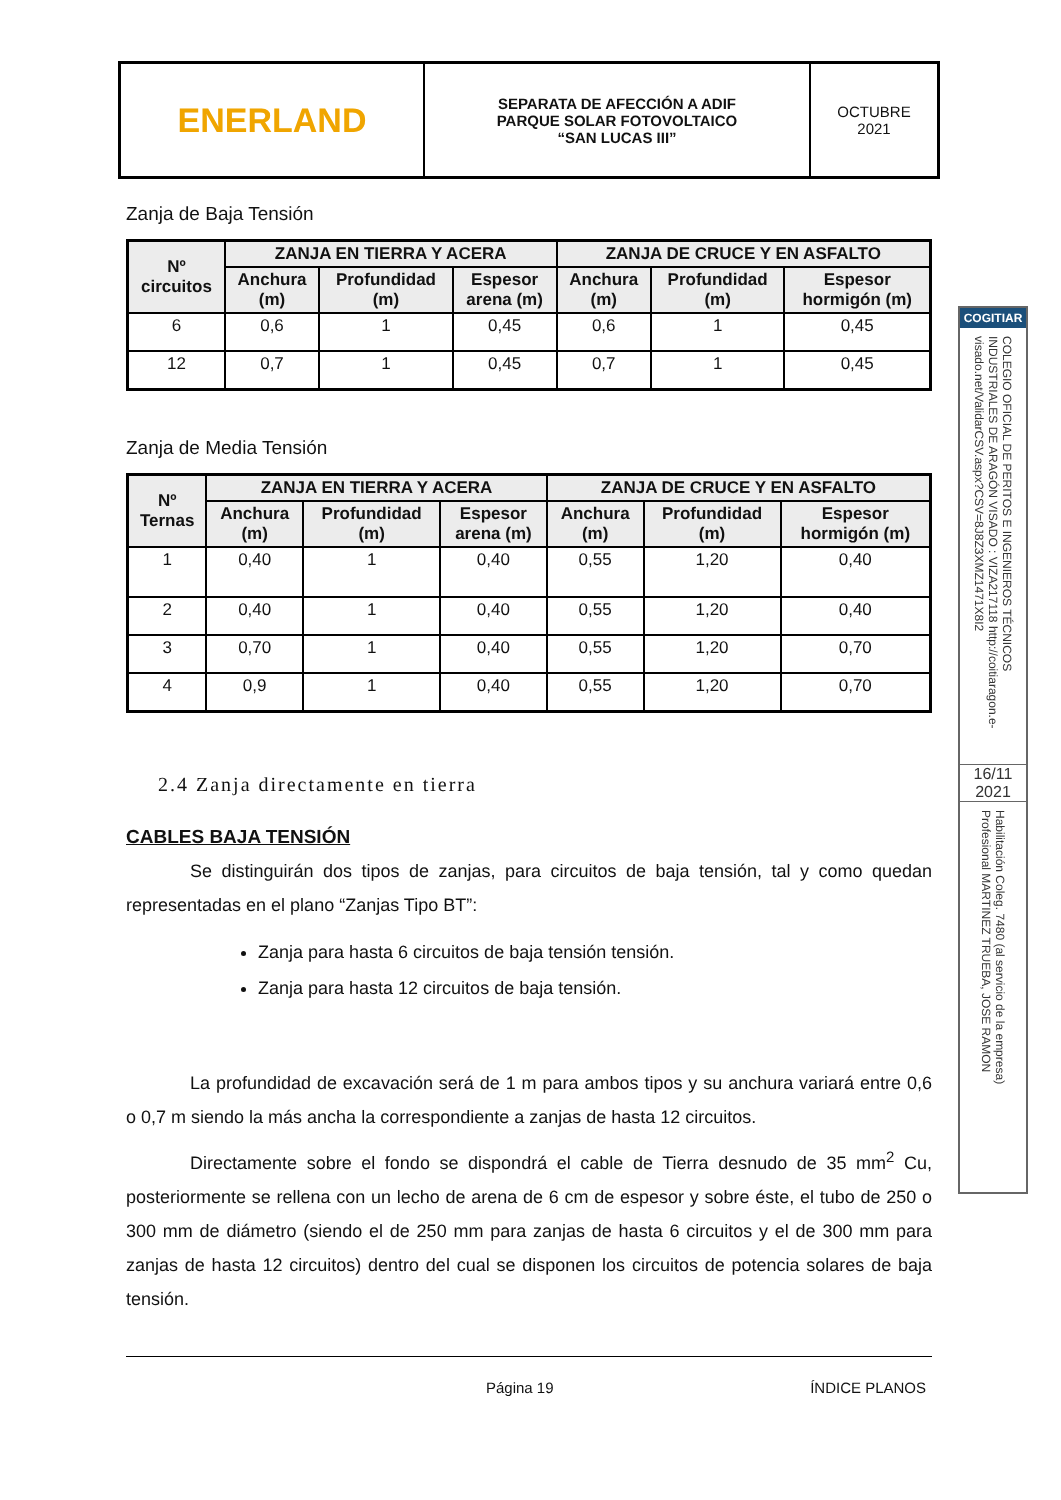| ENERLAND | SEPARATA DE AFECCIÓN A ADIF PARQUE SOLAR FOTOVOLTAICO “SAN LUCAS III” | OCTUBRE 2021 |
Zanja de Baja Tensión
| Nº circuitos | ZANJA EN TIERRA Y ACERA | | | ZANJA DE CRUCE Y EN ASFALTO | | |
| --- | --- | --- | --- | --- | --- | --- |
| | Anchura (m) | Profundidad (m) | Espesor arena (m) | Anchura (m) | Profundidad (m) | Espesor hormigón (m) |
| 6 | 0,6 | 1 | 0,45 | 0,6 | 1 | 0,45 |
| 12 | 0,7 | 1 | 0,45 | 0,7 | 1 | 0,45 |
Zanja de Media Tensión
| Nº Ternas | ZANJA EN TIERRA Y ACERA | | | ZANJA DE CRUCE Y EN ASFALTO | | |
| --- | --- | --- | --- | --- | --- | --- |
| | Anchura (m) | Profundidad (m) | Espesor arena (m) | Anchura (m) | Profundidad (m) | Espesor hormigón (m) |
| 1 | 0,40 | 1 | 0,40 | 0,55 | 1,20 | 0,40 |
| 2 | 0,40 | 1 | 0,40 | 0,55 | 1,20 | 0,40 |
| 3 | 0,70 | 1 | 0,40 | 0,55 | 1,20 | 0,70 |
| 4 | 0,9 | 1 | 0,40 | 0,55 | 1,20 | 0,70 |
2.4 Zanja directamente en tierra
CABLES BAJA TENSIÓN
Se distinguirán dos tipos de zanjas, para circuitos de baja tensión, tal y como quedan representadas en el plano “Zanjas Tipo BT”:
Zanja para hasta 6 circuitos de baja tensión tensión.
Zanja para hasta 12 circuitos de baja tensión.
La profundidad de excavación será de 1 m para ambos tipos y su anchura variará entre 0,6 o 0,7 m siendo la más ancha la correspondiente a zanjas de hasta 12 circuitos.
Directamente sobre el fondo se dispondrá el cable de Tierra desnudo de 35 mm<sup>2</sup> Cu, posteriormente se rellena con un lecho de arena de 6 cm de espesor y sobre éste, el tubo de 250 o 300 mm de diámetro (siendo el de 250 mm para zanjas de hasta 6 circuitos y el de 300 mm para zanjas de hasta 12 circuitos) dentro del cual se disponen los circuitos de potencia solares de baja tensión.
Página 19 ÍNDICE PLANOS
COGITIAR
COLEGIO OFICIAL DE PERITOS E INGENIEROS TÉCNICOS INDUSTRIALES DE ARAGÓN VISADO : VIZA217118 http://coitiaragon.e-visado.net/ValidarCSV.aspx?CSV=8J8Z3XMZ1471X8I2
16/11
2021
Habilitación Coleg. 7480 (al servicio de la empresa) Profesional MARTINEZ TRUEBA, JOSE RAMON